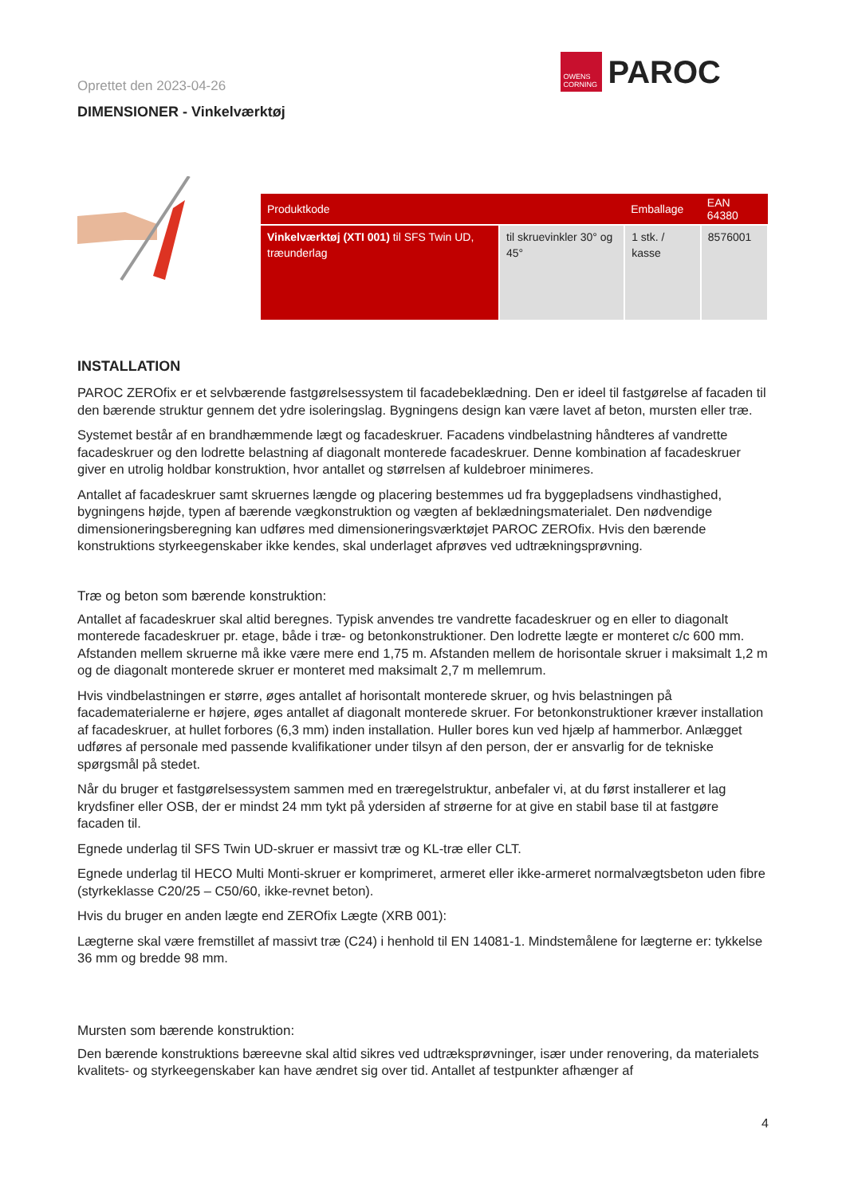Oprettet den 2023-04-26
OWENS CORNING
PAROC
DIMENSIONER - Vinkelværktøj
| Produktkode | | Emballage | EAN 64380 |
| --- | --- | --- | --- |
| Vinkelværktøj (XTI 001) til SFS Twin UD, træunderlag | til skruevinkler 30° og 45° | 1 stk. / kasse | 8576001 |
INSTALLATION
PAROC ZEROfix er et selvbærende fastgørelsessystem til facadebeklædning. Den er ideel til fastgørelse af facaden til den bærende struktur gennem det ydre isoleringslag. Bygningens design kan være lavet af beton, mursten eller træ.
Systemet består af en brandhæmmende lægt og facadeskruer. Facadens vindbelastning håndteres af vandrette facadeskruer og den lodrette belastning af diagonalt monterede facadeskruer. Denne kombination af facadeskruer giver en utrolig holdbar konstruktion, hvor antallet og størrelsen af kuldebroer minimeres.
Antallet af facadeskruer samt skruernes længde og placering bestemmes ud fra byggepladsens vindhastighed, bygningens højde, typen af bærende vægkonstruktion og vægten af beklædningsmaterialet. Den nødvendige dimensioneringsberegning kan udføres med dimensioneringsværktøjet PAROC ZEROfix. Hvis den bærende konstruktions styrkeegenskaber ikke kendes, skal underlaget afprøves ved udtrækningsprøvning.
Træ og beton som bærende konstruktion:
Antallet af facadeskruer skal altid beregnes. Typisk anvendes tre vandrette facadeskruer og en eller to diagonalt monterede facadeskruer pr. etage, både i træ- og betonkonstruktioner. Den lodrette lægte er monteret c/c 600 mm. Afstanden mellem skruerne må ikke være mere end 1,75 m. Afstanden mellem de horisontale skruer i maksimalt 1,2 m og de diagonalt monterede skruer er monteret med maksimalt 2,7 m mellemrum.
Hvis vindbelastningen er større, øges antallet af horisontalt monterede skruer, og hvis belastningen på facadematerialerne er højere, øges antallet af diagonalt monterede skruer. For betonkonstruktioner kræver installation af facadeskruer, at hullet forbores (6,3 mm) inden installation. Huller bores kun ved hjælp af hammerbor. Anlægget udføres af personale med passende kvalifikationer under tilsyn af den person, der er ansvarlig for de tekniske spørgsmål på stedet.
Når du bruger et fastgørelsessystem sammen med en træregelstruktur, anbefaler vi, at du først installerer et lag krydsfiner eller OSB, der er mindst 24 mm tykt på ydersiden af strøerne for at give en stabil base til at fastgøre facaden til.
Egnede underlag til SFS Twin UD-skruer er massivt træ og KL-træ eller CLT.
Egnede underlag til HECO Multi Monti-skruer er komprimeret, armeret eller ikke-armeret normalvægtsbeton uden fibre (styrkeklasse C20/25 – C50/60, ikke-revnet beton).
Hvis du bruger en anden lægte end ZEROfix Lægte (XRB 001):
Lægterne skal være fremstillet af massivt træ (C24) i henhold til EN 14081-1. Mindstemålene for lægterne er: tykkelse 36 mm og bredde 98 mm.
Mursten som bærende konstruktion:
Den bærende konstruktions bæreevne skal altid sikres ved udtræksprøvninger, især under renovering, da materialets kvalitets- og styrkeegenskaber kan have ændret sig over tid. Antallet af testpunkter afhænger af
4